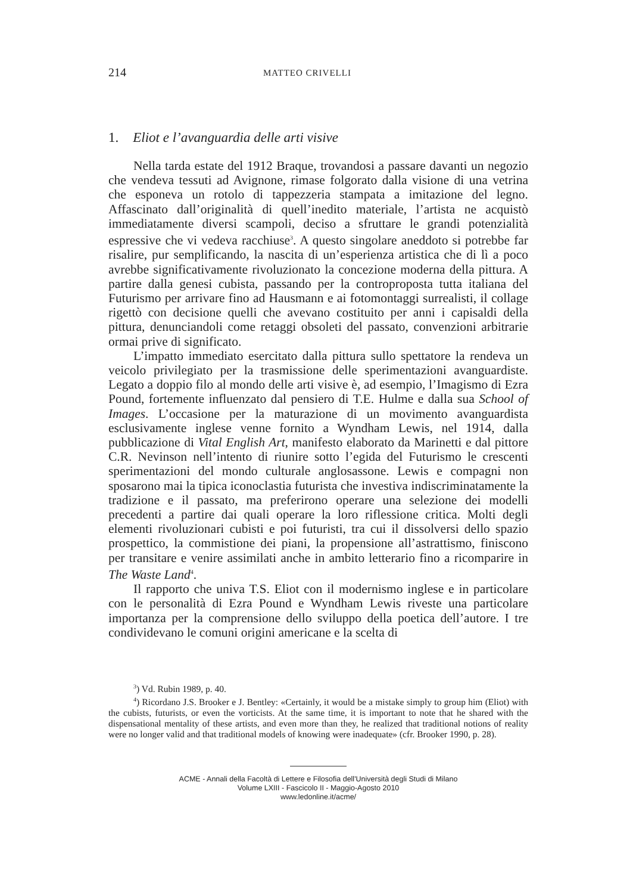214 MATTEO CRIVELLI
1. Eliot e l’avanguardia delle arti visive
Nella tarda estate del 1912 Braque, trovandosi a passare davanti un negozio che vendeva tessuti ad Avignone, rimase folgorato dalla visione di una vetrina che esponeva un rotolo di tappezzeria stampata a imitazione del legno. Affascinato dall’originalità di quell’inedito materiale, l’artista ne acquistò immediatamente diversi scampoli, deciso a sfruttare le grandi potenzialità espressive che vi vedeva racchiuse<sup>3</sup>. A questo singolare aneddoto si potrebbe far risalire, pur semplificando, la nascita di un’esperienza artistica che di lì a poco avrebbe significativamente rivoluzionato la concezione moderna della pittura. A partire dalla genesi cubista, passando per la controproposta tutta italiana del Futurismo per arrivare fino ad Hausmann e ai fotomontaggi surrealisti, il collage rigettò con decisione quelli che avevano costituito per anni i capisaldi della pittura, denunciandoli come retaggi obsoleti del passato, convenzioni arbitrarie ormai prive di significato.
L’impatto immediato esercitato dalla pittura sullo spettatore la rendeva un veicolo privilegiato per la trasmissione delle sperimentazioni avanguardiste. Legato a doppio filo al mondo delle arti visive è, ad esempio, l’Imagismo di Ezra Pound, fortemente influenzato dal pensiero di T.E. Hulme e dalla sua School of Images. L’occasione per la maturazione di un movimento avanguardista esclusivamente inglese venne fornito a Wyndham Lewis, nel 1914, dalla pubblicazione di Vital English Art, manifesto elaborato da Marinetti e dal pittore C.R. Nevinson nell’intento di riunire sotto l’egida del Futurismo le crescenti sperimentazioni del mondo culturale anglosassone. Lewis e compagni non sposarono mai la tipica iconoclastia futurista che investiva indiscriminatamente la tradizione e il passato, ma preferirono operare una selezione dei modelli precedenti a partire dai quali operare la loro riflessione critica. Molti degli elementi rivoluzionari cubisti e poi futuristi, tra cui il dissolversi dello spazio prospettico, la commistione dei piani, la propensione all’astrattismo, finiscono per transitare e venire assimilati anche in ambito letterario fino a ricomparire in The Waste Land<sup>4</sup>.
Il rapporto che univa T.S. Eliot con il modernismo inglese e in particolare con le personalità di Ezra Pound e Wyndham Lewis riveste una particolare importanza per la comprensione dello sviluppo della poetica dell’autore. I tre condividevano le comuni origini americane e la scelta di
<sup>3</sup>) Vd. Rubin 1989, p. 40.
<sup>4</sup>) Ricordano J.S. Brooker e J. Bentley: «Certainly, it would be a mistake simply to group him (Eliot) with the cubists, futurists, or even the vorticists. At the same time, it is important to note that he shared with the dispensational mentality of these artists, and even more than they, he realized that traditional notions of reality were no longer valid and that traditional models of knowing were inadequate» (cfr. Brooker 1990, p. 28).
ACME - Annali della Facoltà di Lettere e Filosofia dell'Università degli Studi di Milano
Volume LXIII - Fascicolo II - Maggio-Agosto 2010
www.ledonline.it/acme/